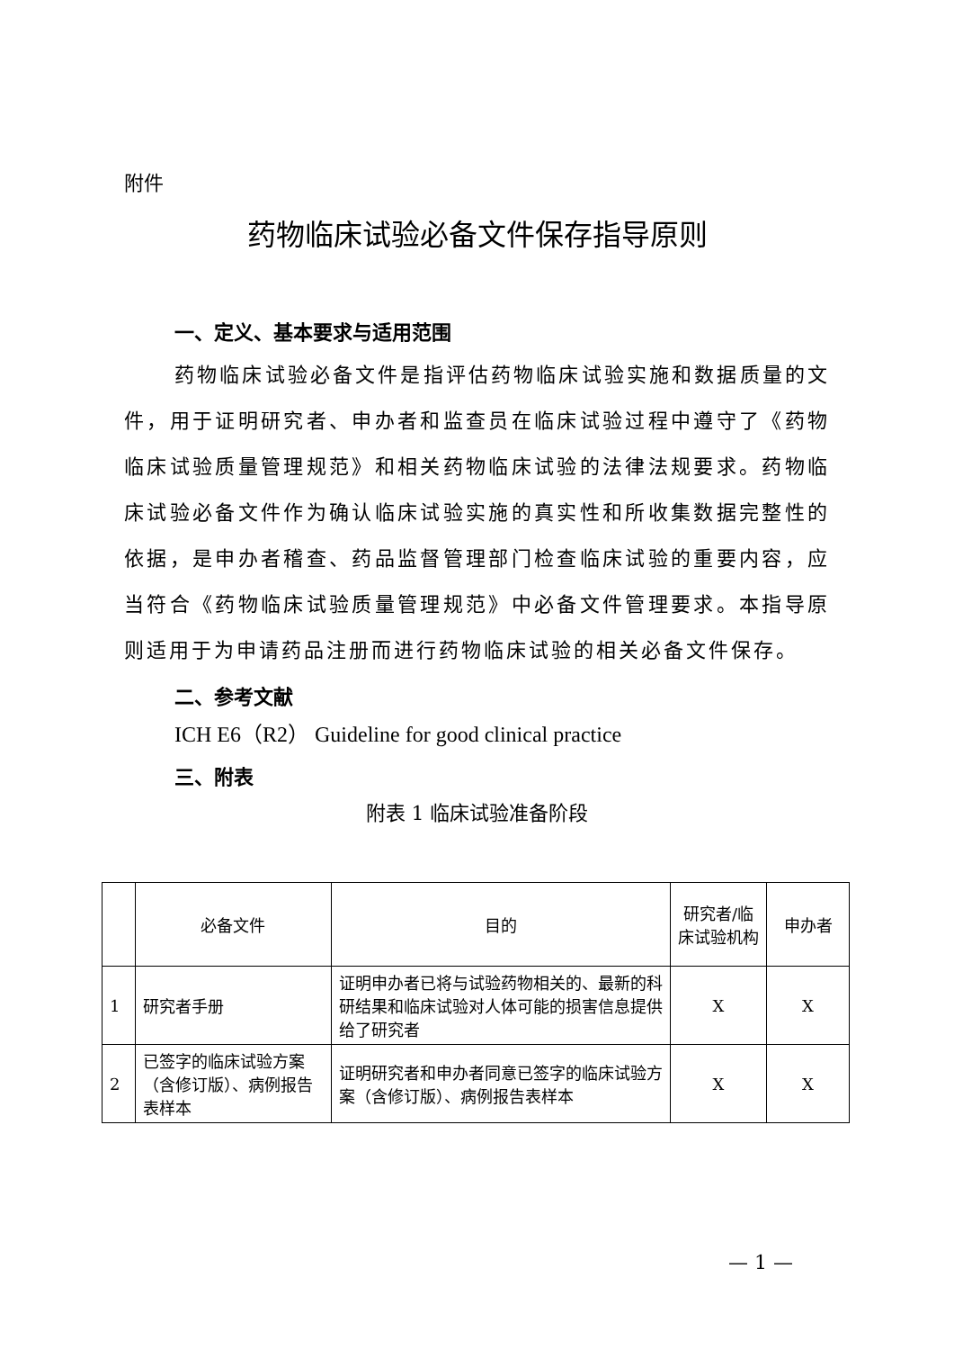附件
药物临床试验必备文件保存指导原则
一、定义、基本要求与适用范围
药物临床试验必备文件是指评估药物临床试验实施和数据质量的文件，用于证明研究者、申办者和监查员在临床试验过程中遵守了《药物临床试验质量管理规范》和相关药物临床试验的法律法规要求。药物临床试验必备文件作为确认临床试验实施的真实性和所收集数据完整性的依据，是申办者稽查、药品监督管理部门检查临床试验的重要内容，应当符合《药物临床试验质量管理规范》中必备文件管理要求。本指导原则适用于为申请药品注册而进行药物临床试验的相关必备文件保存。
二、参考文献
ICH E6（R2） Guideline for good clinical practice
三、附表
附表 1 临床试验准备阶段
| | 必备文件 | 目的 | 研究者/临床试验机构 | 申办者 |
| --- | --- | --- | --- | --- |
| 1 | 研究者手册 | 证明申办者已将与试验药物相关的、最新的科研结果和临床试验对人体可能的损害信息提供给了研究者 | X | X |
| 2 | 已签字的临床试验方案（含修订版）、病例报告表样本 | 证明研究者和申办者同意已签字的临床试验方案（含修订版）、病例报告表样本 | X | X |
— 1 —